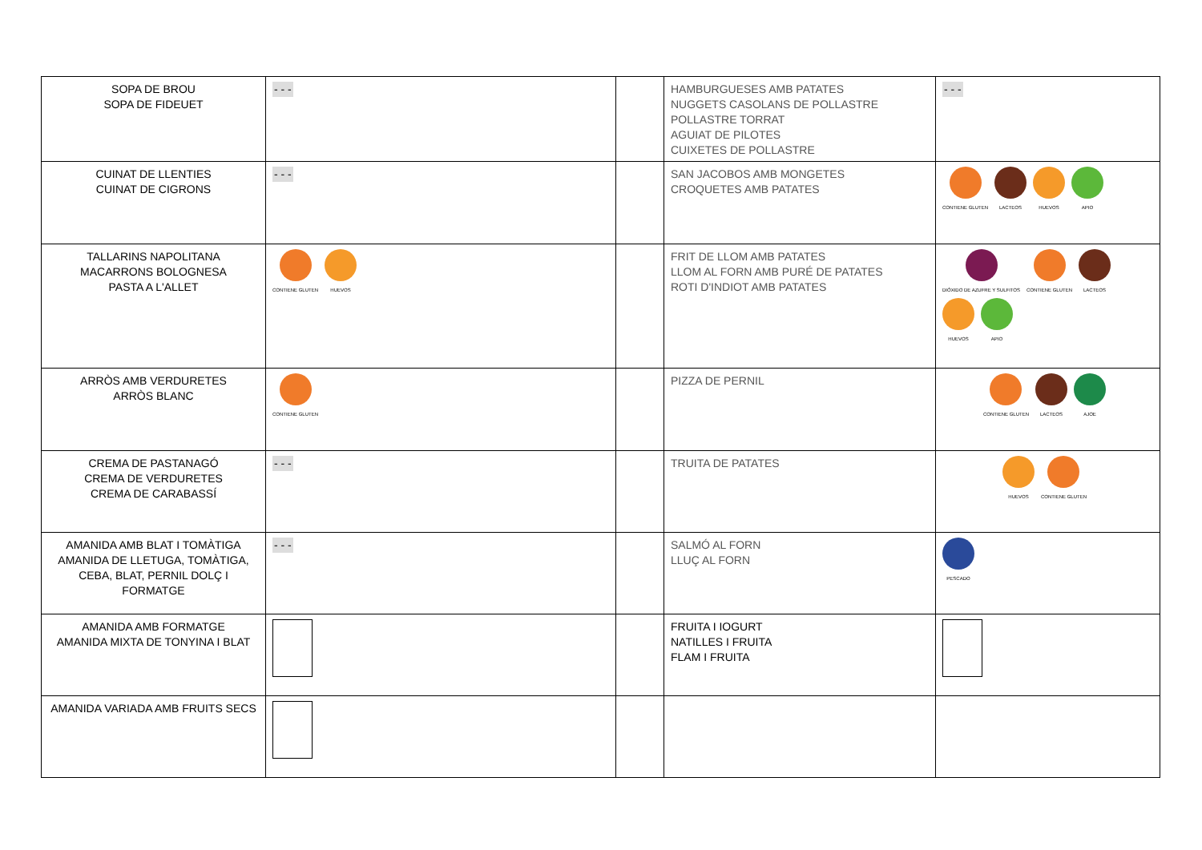| SOPA DE BROU SOPA DE FIDEUET | - - - | | HAMBURGUESES AMB PATATES NUGGETS CASOLANS DE POLLASTRE POLLASTRE TORRAT AGUIAT DE PILOTES CUIXETES DE POLLASTRE | - - - |
| CUINAT DE LLENTIES CUINAT DE CIGRONS | - - - | | SAN JACOBOS AMB MONGETES CROQUETES AMB PATATES | CONTIENE GLUTEN LACTEOS HUEVOS APIO |
| TALLARINS NAPOLITANA MACARRONS BOLOGNESA PASTA A L'ALLET | CONTIENE GLUTEN HUEVOS | | FRIT DE LLOM AMB PATATES LLOM AL FORN AMB PURÉ DE PATATES ROTI D'INDIOT AMB PATATES | DIÓXIDO DE AZUFRE Y SULFITOS CONTIENE GLUTEN LACTEOS HUEVOS APIO |
| ARRÒS AMB VERDURETES ARRÒS BLANC | CONTIENE GLUTEN | | PIZZA DE PERNIL | CONTIENE GLUTEN LACTEOS AJOE |
| CREMA DE PASTANAGÓ CREMA DE VERDURETES CREMA DE CARABASSÍ | - - - | | TRUITA DE PATATES | HUEVOS CONTIENE GLUTEN |
| AMANIDA AMB BLAT I TOMÀTIGA AMANIDA DE LLETUGA, TOMÀTIGA, CEBA, BLAT, PERNIL DOLÇ I FORMATGE | - - - | | SALMÓ AL FORN LLUÇ AL FORN | PESCADO |
| AMANIDA AMB FORMATGE AMANIDA MIXTA DE TONYINA I BLAT | | | FRUITA I IOGURT NATILLES I FRUITA FLAM I FRUITA | |
| AMANIDA VARIADA AMB FRUITS SECS | | | | |